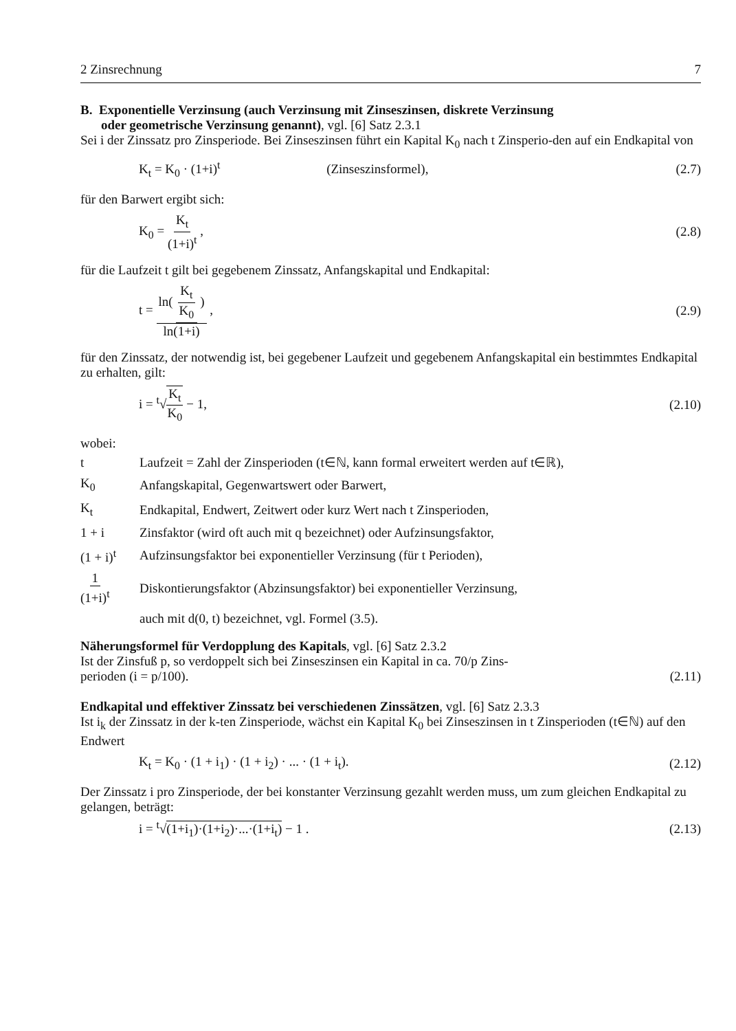2 Zinsrechnung 7
B. Exponentielle Verzinsung (auch Verzinsung mit Zinseszinsen, diskrete Verzinsung
oder geometrische Verzinsung genannt), vgl. [6] Satz 2.3.1
Sei i der Zinssatz pro Zinsperiode. Bei Zinseszinsen führt ein Kapital K<sub>0</sub> nach t Zinsperio-den auf ein Endkapital von
K<sub>t</sub> = K<sub>0</sub> · (1+i)<sup>t</sup> (Zinseszinsformel), (2.7)
für den Barwert ergibt sich:
K<sub>0</sub> = K<sub>t</sub> (1+i)<sup>t</sup> , (2.8)
für die Laufzeit t gilt bei gegebenem Zinssatz, Anfangskapital und Endkapital:
t = ln( K<sub>t</sub> K<sub>0</sub> ) ln(1+i) , (2.9)
für den Zinssatz, der notwendig ist, bei gegebener Laufzeit und gegebenem Anfangskapital ein bestimmtes Endkapital zu erhalten, gilt:
i = <sup>t</sup>√K<sub>t</sub> K<sub>0</sub> − 1, (2.10)
wobei:
| t | Laufzeit = Zahl der Zinsperioden (t∈ℕ, kann formal erweitert werden auf t∈ℝ), |
| K<sub>0</sub> | Anfangskapital, Gegenwartswert oder Barwert, |
| K<sub>t</sub> | Endkapital, Endwert, Zeitwert oder kurz Wert nach t Zinsperioden, |
| 1 + i | Zinsfaktor (wird oft auch mit q bezeichnet) oder Aufzinsungsfaktor, |
| (1 + i)<sup>t</sup> | Aufzinsungsfaktor bei exponentieller Verzinsung (für t Perioden), |
| 1 (1+i)<sup>t</sup> | Diskontierungsfaktor (Abzinsungsfaktor) bei exponentieller Verzinsung, |
| | auch mit d(0, t) bezeichnet, vgl. Formel (3.5). |
Näherungsformel für Verdopplung des Kapitals, vgl. [6] Satz 2.3.2
Ist der Zinsfuß p, so verdoppelt sich bei Zinseszinsen ein Kapital in ca. 70/p Zins-
perioden (i = p/100). (2.11)
Endkapital und effektiver Zinssatz bei verschiedenen Zinssätzen, vgl. [6] Satz 2.3.3
Ist i<sub>k</sub> der Zinssatz in der k-ten Zinsperiode, wächst ein Kapital K<sub>0</sub> bei Zinseszinsen in t Zinsperioden (t∈ℕ) auf den Endwert
K<sub>t</sub> = K<sub>0</sub> · (1 + i<sub>1</sub>) · (1 + i<sub>2</sub>) · ... · (1 + i<sub>t</sub>). (2.12)
Der Zinssatz i pro Zinsperiode, der bei konstanter Verzinsung gezahlt werden muss, um zum gleichen Endkapital zu gelangen, beträgt:
i = <sup>t</sup>√(1+i<sub>1</sub>)·(1+i<sub>2</sub>)·...·(1+i<sub>t</sub>) − 1 . (2.13)